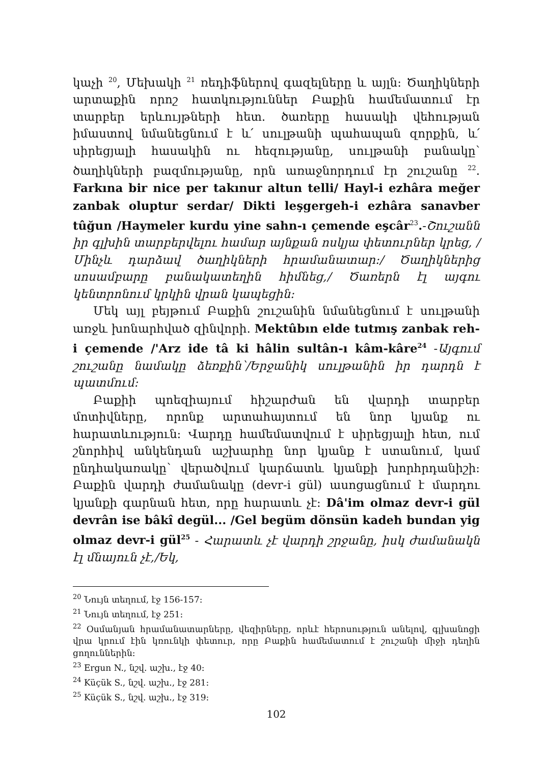կաչի <sup>20</sup>, Մեխակի <sup>21</sup> ռեդիֆներով գազելները և այլն: Ծաղիկների արտաքին որոշ հատկություններ Բաքին համեմատում էր տարբեր երևույթների հետ. ծառերը հասակի վեհության իմաստով նմանեցնում է և՛ սուլթանի պահապան զորքին, և՛ սիրեցյալի հասակին ու հեզությանը, սուլթանի բանակը՝ ծաղիկների բազմությանը, որն առաջնորդում էր շուշանը <sup>22</sup>. Farkına bir nice per takınur altun telli/ Hayl-i ezhâra meğer zanbak oluptur serdar/ Dikti leşgergeh-i ezhâra sanavber tûğun /Haymeler kurdu yine sahn-ı çemende eşcâr<sup>23</sup>.-Շուշանն իր գլխին տարբերվելու համար այնքան ոսկյա փետուրներ կրեց, /Մինչև դարձավ ծաղիկների հրամանատար:/ Ծաղիկներից սոսամբարը բանակատեղին հիմնեց,/ Ծառերն էլ այգու կենտրոնում կրկին վրան կապեցին:
Մեկ այլ բեյթում Բաքին շուշանին նմանեցնում է սուլթանի առջև խոնարհված զինվորի. Mektûbın elde tutmış zanbak reh-i çemende /'Arz ide tâ ki hâlin sultân-ı kâm-kâre<sup>24</sup> -Այգում շուշանը նամակը ձեռքին՝/Երջանիկ սուլթանին իր դարդն է պատմում:
Բաքիի պոեզիայում հիշարժան են վարդի տարբեր մոտիվները, որոնք արտահայտում են նոր կյանք ու հարատևություն: Վարդը համեմատվում է սիրեցյալի հետ, ում շնորհիվ անկենդան աշխարհը նոր կյանք է ստանում, կամ ընդհակառակը՝ վերածվում կարճատև կյանքի խորհրդանիշի: Բաքին վարդի ժամանակը (devr-i gül) ասոցացնում է մարդու կյանքի գարնան հետ, որը հարատև չէ: Dâ'im olmaz devr-i gül devrân ise bâkî degül... /Gel begüm dönsün kadeh bundan yig olmaz devr-i gül<sup>25</sup> - Հարատև չէ վարդի շրջանը, իսկ ժամանակն էլ մնայուն չէ,/Եկ,
<sup>20</sup> Նույն տեղում, էջ 156-157:
<sup>21</sup> Նույն տեղում, էջ 251:
<sup>22</sup> Օսմանյան հրամանատարները, վեզիրները, որևէ հերոսություն անելով, գլխանոցի վրա կրում էին կռունկի փետուր, որը Բաքին համեմատում է շուշանի միջի դեղին ցողուններին:
<sup>23</sup> Ergun N., նշվ. աշխ., էջ 40:
<sup>24</sup> Küçük S., նշվ. աշխ., էջ 281:
<sup>25</sup> Küçük S., նշվ. աշխ., էջ 319:
102